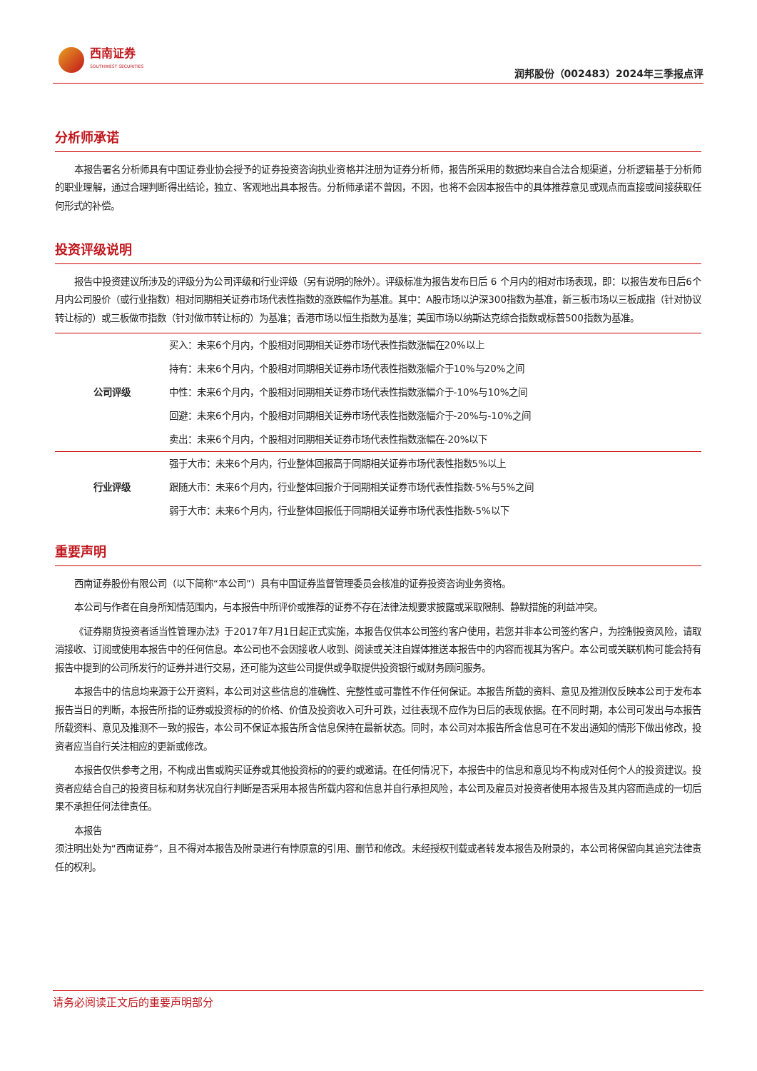西南证券
SOUTHWEST SECURITIES
润邦股份（002483）2024年三季报点评
分析师承诺
本报告署名分析师具有中国证券业协会授予的证券投资咨询执业资格并注册为证券分析师，报告所采用的数据均来自合法合规渠道，分析逻辑基于分析师的职业理解，通过合理判断得出结论，独立、客观地出具本报告。分析师承诺不曾因，不因，也将不会因本报告中的具体推荐意见或观点而直接或间接获取任何形式的补偿。
投资评级说明
报告中投资建议所涉及的评级分为公司评级和行业评级（另有说明的除外）。评级标准为报告发布日后 6 个月内的相对市场表现，即：以报告发布日后6个月内公司股价（或行业指数）相对同期相关证券市场代表性指数的涨跌幅作为基准。其中：A股市场以沪深300指数为基准，新三板市场以三板成指（针对协议转让标的）或三板做市指数（针对做市转让标的）为基准；香港市场以恒生指数为基准；美国市场以纳斯达克综合指数或标普500指数为基准。
| 公司评级 | 买入：未来6个月内，个股相对同期相关证券市场代表性指数涨幅在20%以上 |
| | 持有：未来6个月内，个股相对同期相关证券市场代表性指数涨幅介于10%与20%之间 |
| | 中性：未来6个月内，个股相对同期相关证券市场代表性指数涨幅介于-10%与10%之间 |
| | 回避：未来6个月内，个股相对同期相关证券市场代表性指数涨幅介于-20%与-10%之间 |
| | 卖出：未来6个月内，个股相对同期相关证券市场代表性指数涨幅在-20%以下 |
| 行业评级 | 强于大市：未来6个月内，行业整体回报高于同期相关证券市场代表性指数5%以上 |
| | 跟随大市：未来6个月内，行业整体回报介于同期相关证券市场代表性指数-5%与5%之间 |
| | 弱于大市：未来6个月内，行业整体回报低于同期相关证券市场代表性指数-5%以下 |
重要声明
西南证券股份有限公司（以下简称“本公司”）具有中国证券监督管理委员会核准的证券投资咨询业务资格。
本公司与作者在自身所知情范围内，与本报告中所评价或推荐的证券不存在法律法规要求披露或采取限制、静默措施的利益冲突。
《证券期货投资者适当性管理办法》于2017年7月1日起正式实施，本报告仅供本公司签约客户使用，若您并非本公司签约客户，为控制投资风险，请取消接收、订阅或使用本报告中的任何信息。本公司也不会因接收人收到、阅读或关注自媒体推送本报告中的内容而视其为客户。本公司或关联机构可能会持有报告中提到的公司所发行的证券并进行交易，还可能为这些公司提供或争取提供投资银行或财务顾问服务。
本报告中的信息均来源于公开资料，本公司对这些信息的准确性、完整性或可靠性不作任何保证。本报告所载的资料、意见及推测仅反映本公司于发布本报告当日的判断，本报告所指的证券或投资标的的价格、价值及投资收入可升可跌，过往表现不应作为日后的表现依据。在不同时期，本公司可发出与本报告所载资料、意见及推测不一致的报告，本公司不保证本报告所含信息保持在最新状态。同时，本公司对本报告所含信息可在不发出通知的情形下做出修改，投资者应当自行关注相应的更新或修改。
本报告仅供参考之用，不构成出售或购买证券或其他投资标的的要约或邀请。在任何情况下，本报告中的信息和意见均不构成对任何个人的投资建议。投资者应结合自己的投资目标和财务状况自行判断是否采用本报告所载内容和信息并自行承担风险，本公司及雇员对投资者使用本报告及其内容而造成的一切后果不承担任何法律责任。
本报告
须注明出处为“西南证券”，且不得对本报告及附录进行有悖原意的引用、删节和修改。未经授权刊载或者转发本报告及附录的，本公司将保留向其追究法律责任的权利。
请务必阅读正文后的重要声明部分